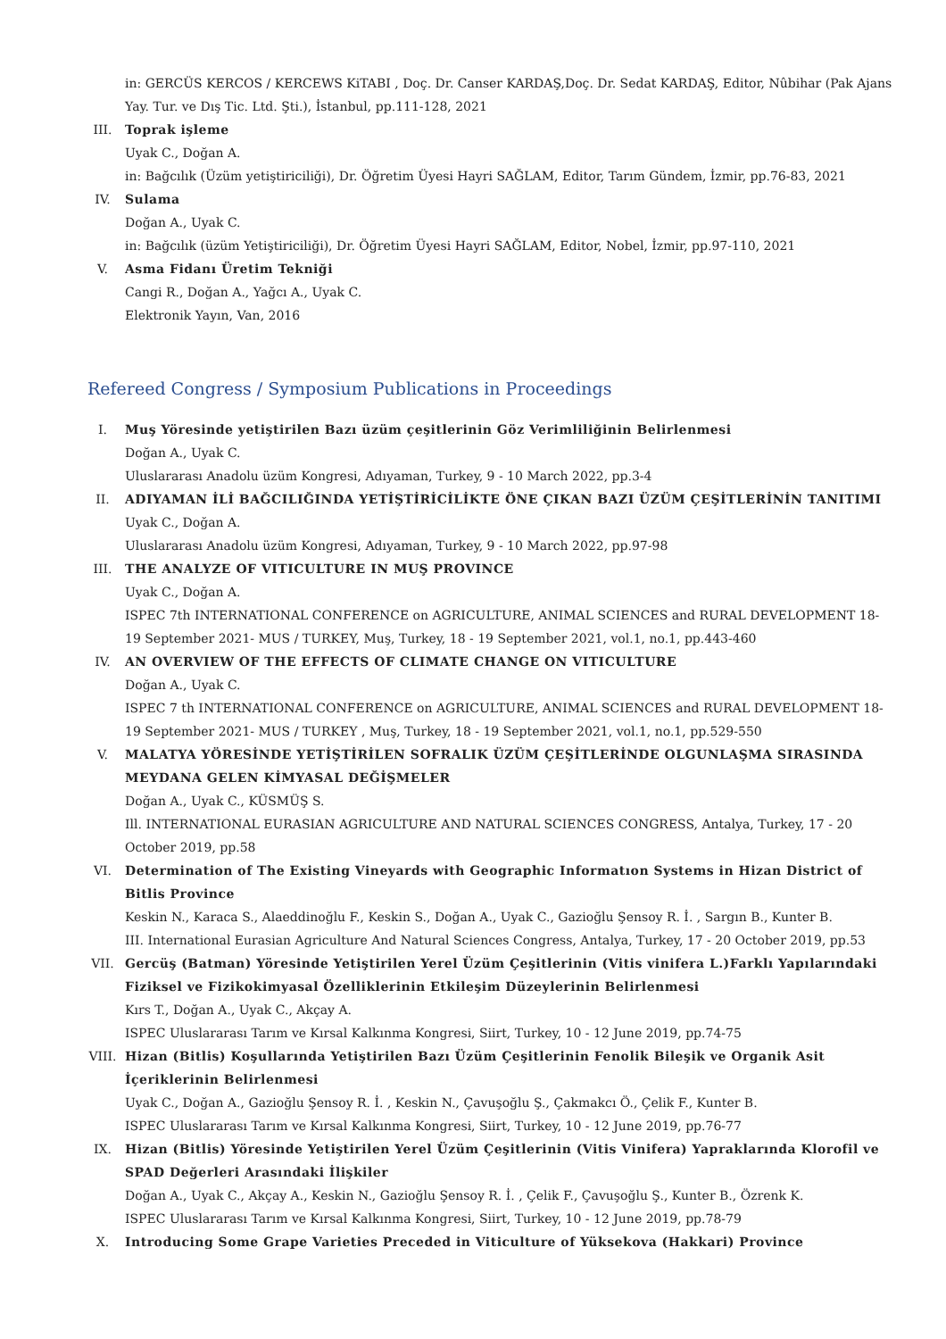in: GERCÜS KERCOS / KERCEWS KiTABI , Doç. Dr. Canser KARDAŞ,Doç. Dr. Sedat KARDAŞ, Editor, Nûbihar (Pak Ajans Yay. Tur. ve Dış Tic. Ltd. Şti.), İstanbul, pp.111-128, 2021
III. Toprak işleme
Uyak C., Doğan A.
in: Bağcılık (Üzüm yetiştiriciliği), Dr. Öğretim Üyesi Hayri SAĞLAM, Editor, Tarım Gündem, İzmir, pp.76-83, 2021
IV. Sulama
Doğan A., Uyak C.
in: Bağcılık (üzüm Yetiştiriciliği), Dr. Öğretim Üyesi Hayri SAĞLAM, Editor, Nobel, İzmir, pp.97-110, 2021
V. Asma Fidanı Üretim Tekniği
Cangi R., Doğan A., Yağcı A., Uyak C.
Elektronik Yayın, Van, 2016
Refereed Congress / Symposium Publications in Proceedings
I. Muş Yöresinde yetiştirilen Bazı üzüm çeşitlerinin Göz Verimliliğinin Belirlenmesi
Doğan A., Uyak C.
Uluslararası Anadolu üzüm Kongresi, Adıyaman, Turkey, 9 - 10 March 2022, pp.3-4
II. ADIYAMAN İLİ BAĞCILIĞINDA YETİŞTİRİCİLİKTE ÖNE ÇIKAN BAZI ÜZÜM ÇEŞİTLERİNİN TANITIMI
Uyak C., Doğan A.
Uluslararası Anadolu üzüm Kongresi, Adıyaman, Turkey, 9 - 10 March 2022, pp.97-98
III. THE ANALYZE OF VITICULTURE IN MUŞ PROVINCE
Uyak C., Doğan A.
ISPEC 7th INTERNATIONAL CONFERENCE on AGRICULTURE, ANIMAL SCIENCES and RURAL DEVELOPMENT 18-19 September 2021- MUS / TURKEY, Muş, Turkey, 18 - 19 September 2021, vol.1, no.1, pp.443-460
IV. AN OVERVIEW OF THE EFFECTS OF CLIMATE CHANGE ON VITICULTURE
Doğan A., Uyak C.
ISPEC 7 th INTERNATIONAL CONFERENCE on AGRICULTURE, ANIMAL SCIENCES and RURAL DEVELOPMENT 18-19 September 2021- MUS / TURKEY , Muş, Turkey, 18 - 19 September 2021, vol.1, no.1, pp.529-550
V. MALATYA YÖRESİNDE YETİŞTİRİLEN SOFRALIK ÜZÜM ÇEŞİTLERİNDE OLGUNLAŞMA SIRASINDA MEYDANA GELEN KİMYASAL DEĞİŞMELER
Doğan A., Uyak C., KÜSMÜŞ S.
Ill. INTERNATIONAL EURASIAN AGRICULTURE AND NATURAL SCIENCES CONGRESS, Antalya, Turkey, 17 - 20 October 2019, pp.58
VI. Determination of The Existing Vineyards with Geographic Informatıon Systems in Hizan District of Bitlis Province
Keskin N., Karaca S., Alaeddinoğlu F., Keskin S., Doğan A., Uyak C., Gazioğlu Şensoy R. İ. , Sargın B., Kunter B.
III. International Eurasian Agriculture And Natural Sciences Congress, Antalya, Turkey, 17 - 20 October 2019, pp.53
VII. Gercüş (Batman) Yöresinde Yetiştirilen Yerel Üzüm Çeşitlerinin (Vitis vinifera L.)Farklı Yapılarındaki Fiziksel ve Fizikokimyasal Özelliklerinin Etkileşim Düzeylerinin Belirlenmesi
Kırs T., Doğan A., Uyak C., Akçay A.
ISPEC Uluslararası Tarım ve Kırsal Kalkınma Kongresi, Siirt, Turkey, 10 - 12 June 2019, pp.74-75
VIII. Hizan (Bitlis) Koşullarında Yetiştirilen Bazı Üzüm Çeşitlerinin Fenolik Bileşik ve Organik Asit İçeriklerinin Belirlenmesi
Uyak C., Doğan A., Gazioğlu Şensoy R. İ. , Keskin N., Çavuşoğlu Ş., Çakmakcı Ö., Çelik F., Kunter B.
ISPEC Uluslararası Tarım ve Kırsal Kalkınma Kongresi, Siirt, Turkey, 10 - 12 June 2019, pp.76-77
IX. Hizan (Bitlis) Yöresinde Yetiştirilen Yerel Üzüm Çeşitlerinin (Vitis Vinifera) Yapraklarında Klorofil ve SPAD Değerleri Arasındaki İlişkiler
Doğan A., Uyak C., Akçay A., Keskin N., Gazioğlu Şensoy R. İ. , Çelik F., Çavuşoğlu Ş., Kunter B., Özrenk K.
ISPEC Uluslararası Tarım ve Kırsal Kalkınma Kongresi, Siirt, Turkey, 10 - 12 June 2019, pp.78-79
X. Introducing Some Grape Varieties Preceded in Viticulture of Yüksekova (Hakkari) Province